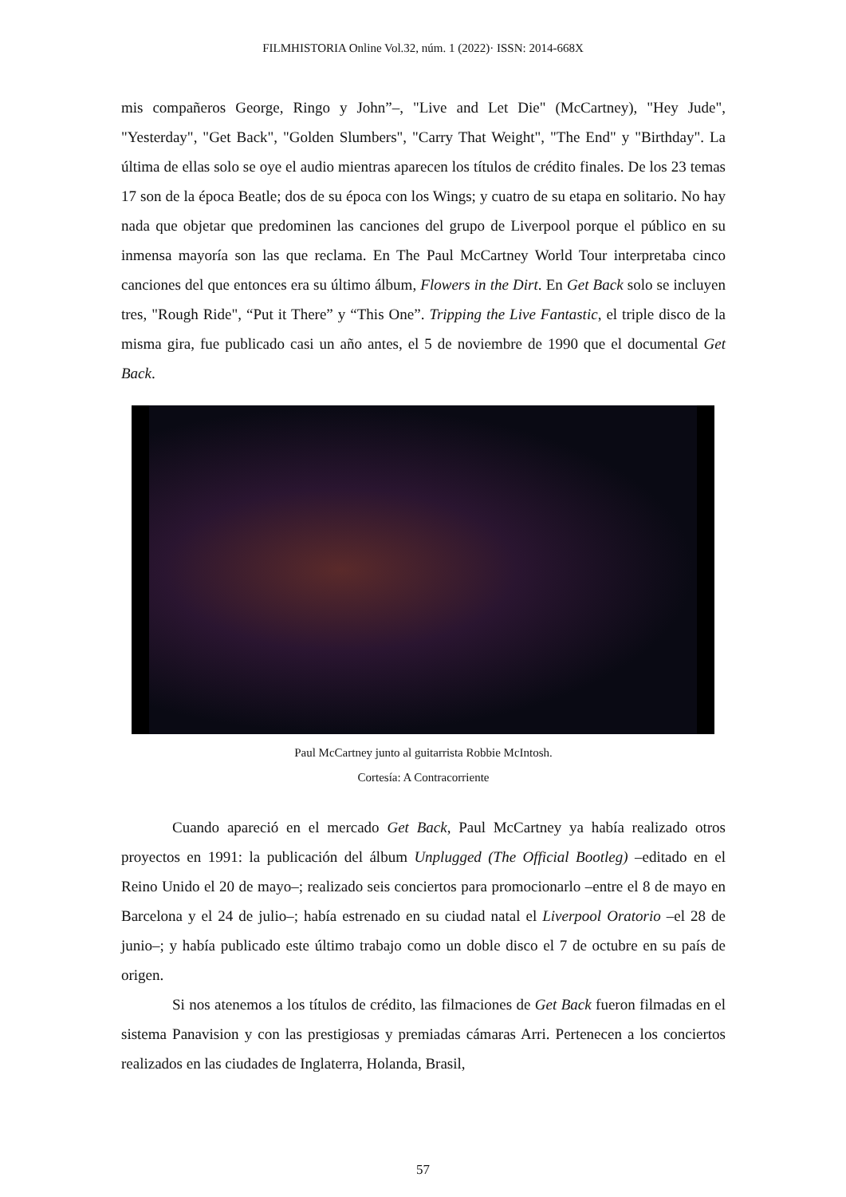FILMHISTORIA Online Vol.32, núm. 1 (2022)· ISSN: 2014-668X
mis compañeros George, Ringo y John”–, "Live and Let Die" (McCartney), "Hey Jude", "Yesterday", "Get Back", "Golden Slumbers", "Carry That Weight", "The End" y "Birthday". La última de ellas solo se oye el audio mientras aparecen los títulos de crédito finales. De los 23 temas 17 son de la época Beatle; dos de su época con los Wings; y cuatro de su etapa en solitario. No hay nada que objetar que predominen las canciones del grupo de Liverpool porque el público en su inmensa mayoría son las que reclama. En The Paul McCartney World Tour interpretaba cinco canciones del que entonces era su último álbum, Flowers in the Dirt. En Get Back solo se incluyen tres, "Rough Ride", “Put it There” y “This One”. Tripping the Live Fantastic, el triple disco de la misma gira, fue publicado casi un año antes, el 5 de noviembre de 1990 que el documental Get Back.
Paul McCartney junto al guitarrista Robbie McIntosh.
Cortesía: A Contracorriente
Cuando apareció en el mercado Get Back, Paul McCartney ya había realizado otros proyectos en 1991: la publicación del álbum Unplugged (The Official Bootleg) –editado en el Reino Unido el 20 de mayo–; realizado seis conciertos para promocionarlo –entre el 8 de mayo en Barcelona y el 24 de julio–; había estrenado en su ciudad natal el Liverpool Oratorio –el 28 de junio–; y había publicado este último trabajo como un doble disco el 7 de octubre en su país de origen.
Si nos atenemos a los títulos de crédito, las filmaciones de Get Back fueron filmadas en el sistema Panavision y con las prestigiosas y premiadas cámaras Arri. Pertenecen a los conciertos realizados en las ciudades de Inglaterra, Holanda, Brasil,
57